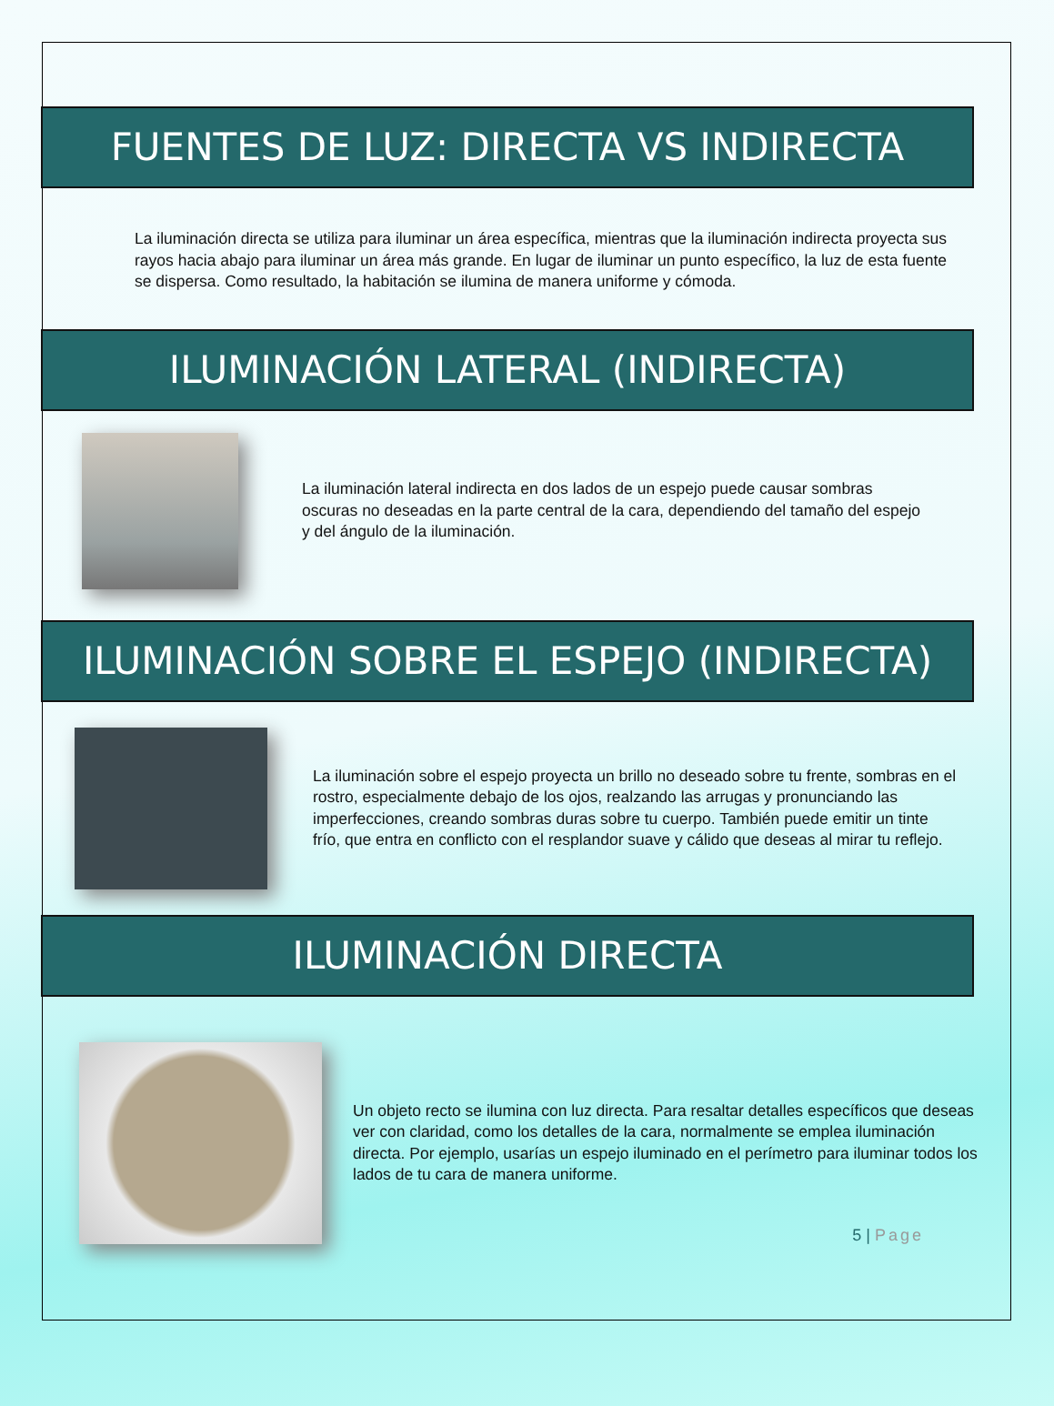FUENTES DE LUZ: DIRECTA VS INDIRECTA
La iluminación directa se utiliza para iluminar un área específica, mientras que la iluminación indirecta proyecta sus rayos hacia abajo para iluminar un área más grande. En lugar de iluminar un punto específico, la luz de esta fuente se dispersa. Como resultado, la habitación se ilumina de manera uniforme y cómoda.
ILUMINACIÓN LATERAL (INDIRECTA)
La iluminación lateral indirecta en dos lados de un espejo puede causar sombras oscuras no deseadas en la parte central de la cara, dependiendo del tamaño del espejo y del ángulo de la iluminación.
ILUMINACIÓN SOBRE EL ESPEJO (INDIRECTA)
La iluminación sobre el espejo proyecta un brillo no deseado sobre tu frente, sombras en el rostro, especialmente debajo de los ojos, realzando las arrugas y pronunciando las imperfecciones, creando sombras duras sobre tu cuerpo. También puede emitir un tinte frío, que entra en conflicto con el resplandor suave y cálido que deseas al mirar tu reflejo.
ILUMINACIÓN DIRECTA
Un objeto recto se ilumina con luz directa. Para resaltar detalles específicos que deseas ver con claridad, como los detalles de la cara, normalmente se emplea iluminación directa. Por ejemplo, usarías un espejo iluminado en el perímetro para iluminar todos los lados de tu cara de manera uniforme.
5 | Page